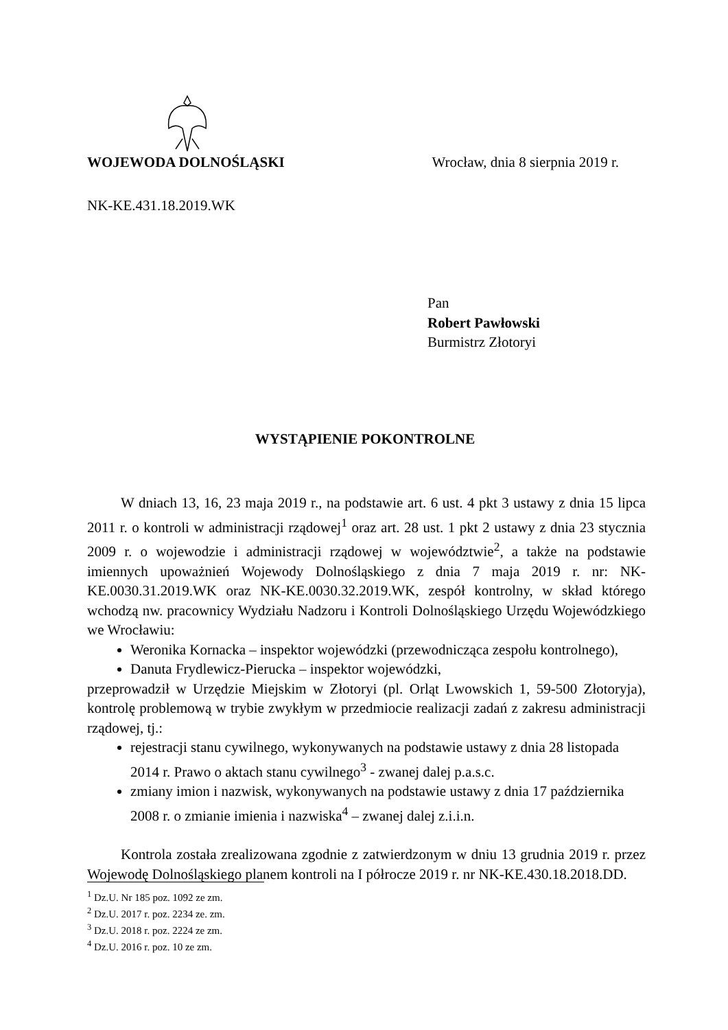WOJEWODA DOLNOŚLĄSKI Wrocław, dnia 8 sierpnia 2019 r.
NK-KE.431.18.2019.WK
Pan
Robert Pawłowski
Burmistrz Złotoryi
WYSTĄPIENIE POKONTROLNE
W dniach 13, 16, 23 maja 2019 r., na podstawie art. 6 ust. 4 pkt 3 ustawy z dnia 15 lipca 2011 r. o kontroli w administracji rządowej<sup>1</sup> oraz art. 28 ust. 1 pkt 2 ustawy z dnia 23 stycznia 2009 r. o wojewodzie i administracji rządowej w województwie<sup>2</sup>, a także na podstawie imiennych upoważnień Wojewody Dolnośląskiego z dnia 7 maja 2019 r. nr: NK-KE.0030.31.2019.WK oraz NK-KE.0030.32.2019.WK, zespół kontrolny, w skład którego wchodzą nw. pracownicy Wydziału Nadzoru i Kontroli Dolnośląskiego Urzędu Wojewódzkiego we Wrocławiu:
Weronika Kornacka – inspektor wojewódzki (przewodnicząca zespołu kontrolnego),
Danuta Frydlewicz-Pierucka – inspektor wojewódzki,
przeprowadził w Urzędzie Miejskim w Złotoryi (pl. Orląt Lwowskich 1, 59-500 Złotoryja), kontrolę problemową w trybie zwykłym w przedmiocie realizacji zadań z zakresu administracji rządowej, tj.:
rejestracji stanu cywilnego, wykonywanych na podstawie ustawy z dnia 28 listopada 2014 r. Prawo o aktach stanu cywilnego<sup>3</sup> - zwanej dalej p.a.s.c.
zmiany imion i nazwisk, wykonywanych na podstawie ustawy z dnia 17 października 2008 r. o zmianie imienia i nazwiska<sup>4</sup> – zwanej dalej z.i.i.n.
Kontrola została zrealizowana zgodnie z zatwierdzonym w dniu 13 grudnia 2019 r. przez Wojewodę Dolnośląskiego planem kontroli na I półrocze 2019 r. nr NK-KE.430.18.2018.DD.
<sup>1</sup> Dz.U. Nr 185 poz. 1092 ze zm.
<sup>2</sup> Dz.U. 2017 r. poz. 2234 ze. zm.
<sup>3</sup> Dz.U. 2018 r. poz. 2224 ze zm.
<sup>4</sup> Dz.U. 2016 r. poz. 10 ze zm.